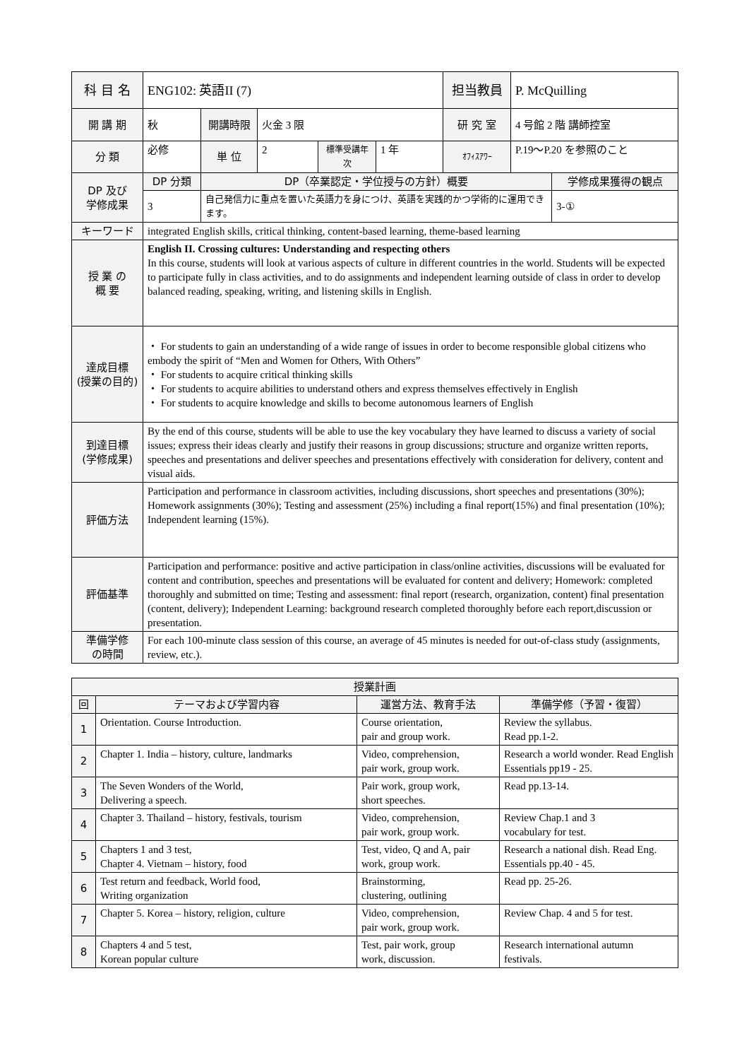| 科 目 名 | ENG102: 英語II (7) | | | | | 担当教員 | P. McQuilling | |
| 開 講 期 | 秋 | 開講時限 | 火金 3 限 | | | 研 究 室 | 4 号館 2 階 講師控室 | |
| 分 類 | 必修 | 単 位 | 2 | 標準受講年次 | 1 年 | ｵﾌｨｽｱﾜｰ | P.19～P.20 を参照のこと | |
| DP 及び 学修成果 | DP 分類 | DP（卒業認定・学位授与の方針）概要 | | | | | | 学修成果獲得の観点 |
| | 3 | 自己発信力に重点を置いた英語力を身につけ、英語を実践的かつ学術的に運用できます。 | | | | | | 3-① |
| キーワード | integrated English skills, critical thinking, content-based learning, theme-based learning | | | | | | | |
| 授 業 の 概 要 | English II. Crossing cultures: Understanding and respecting others In this course, students will look at various aspects of culture in different countries in the world. Students will be expected to participate fully in class activities, and to do assignments and independent learning outside of class in order to develop balanced reading, speaking, writing, and listening skills in English. | | | | | | | |
| 達成目標 (授業の目的) | ・ For students to gain an understanding of a wide range of issues in order to become responsible global citizens who embody the spirit of “Men and Women for Others, With Others” ・ For students to acquire critical thinking skills ・ For students to acquire abilities to understand others and express themselves effectively in English ・ For students to acquire knowledge and skills to become autonomous learners of English | | | | | | | |
| 到達目標 (学修成果) | By the end of this course, students will be able to use the key vocabulary they have learned to discuss a variety of social issues; express their ideas clearly and justify their reasons in group discussions; structure and organize written reports, speeches and presentations and deliver speeches and presentations effectively with consideration for delivery, content and visual aids. | | | | | | | |
| 評価方法 | Participation and performance in classroom activities, including discussions, short speeches and presentations (30%); Homework assignments (30%); Testing and assessment (25%) including a final report(15%) and final presentation (10%); Independent learning (15%). | | | | | | | |
| 評価基準 | Participation and performance: positive and active participation in class/online activities, discussions will be evaluated for content and contribution, speeches and presentations will be evaluated for content and delivery; Homework: completed thoroughly and submitted on time; Testing and assessment: final report (research, organization, content) final presentation (content, delivery); Independent Learning: background research completed thoroughly before each report,discussion or presentation. | | | | | | | |
| 準備学修 の時間 | For each 100-minute class session of this course, an average of 45 minutes is needed for out-of-class study (assignments, review, etc.). | | | | | | | |
| 授業計画 | | | |
| --- | --- | --- | --- |
| 回 | テーマおよび学習内容 | 運営方法、教育手法 | 準備学修（予習・復習） |
| 1 | Orientation. Course Introduction. | Course orientation, pair and group work. | Review the syllabus. Read pp.1-2. |
| 2 | Chapter 1. India – history, culture, landmarks | Video, comprehension, pair work, group work. | Research a world wonder. Read English Essentials pp19 - 25. |
| 3 | The Seven Wonders of the World, Delivering a speech. | Pair work, group work, short speeches. | Read pp.13-14. |
| 4 | Chapter 3. Thailand – history, festivals, tourism | Video, comprehension, pair work, group work. | Review Chap.1 and 3 vocabulary for test. |
| 5 | Chapters 1 and 3 test, Chapter 4. Vietnam – history, food | Test, video, Q and A, pair work, group work. | Research a national dish. Read Eng. Essentials pp.40 - 45. |
| 6 | Test return and feedback, World food, Writing organization | Brainstorming, clustering, outlining | Read pp. 25-26. |
| 7 | Chapter 5. Korea – history, religion, culture | Video, comprehension, pair work, group work. | Review Chap. 4 and 5 for test. |
| 8 | Chapters 4 and 5 test, Korean popular culture | Test, pair work, group work, discussion. | Research international autumn festivals. |